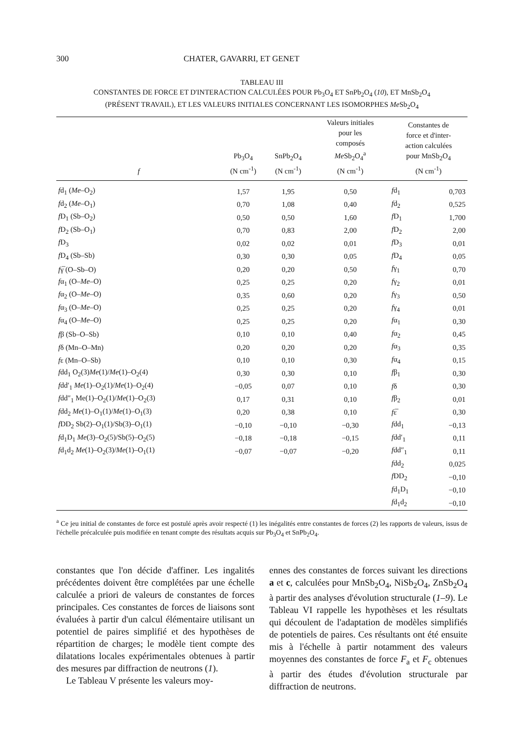300 CHATER, GAVARRI, ET GENET
TABLEAU III
CONSTANTES DE FORCE ET D'INTERACTION CALCULÉES POUR Pb<sub>3</sub>O<sub>4</sub> ET SnPb<sub>2</sub>O<sub>4</sub> (10), ET MnSb<sub>2</sub>O<sub>4</sub>
(PRÉSENT TRAVAIL), ET LES VALEURS INITIALES CONCERNANT LES ISOMORPHES Me Sb<sub>2</sub>O<sub>4</sub>
| f | Pb<sub>3</sub>O<sub>4</sub> (N cm<sup>-1</sup>) | SnPb<sub>2</sub>O<sub>4</sub> (N cm<sup>-1</sup>) | Valeurs initiales pour les composés Me Sb<sub>2</sub>O<sub>4</sub><sup>a</sup> (N cm<sup>-1</sup>) | Constantes de force et d'inter- action calculées pour MnSb<sub>2</sub>O<sub>4</sub> (N cm<sup>-1</sup>) | |
| --- | --- | --- | --- | --- | --- |
| f d<sub>1</sub> ( Me –O<sub>2</sub>) | 1,57 | 1,95 | 0,50 | f d<sub>1</sub> | 0,703 |
| f d<sub>2</sub> ( Me –O<sub>1</sub>) | 0,70 | 1,08 | 0,40 | f d<sub>2</sub> | 0,525 |
| f D<sub>1</sub> (Sb–O<sub>2</sub>) | 0,50 | 0,50 | 1,60 | f D<sub>1</sub> | 1,700 |
| f D<sub>2</sub> (Sb–O<sub>1</sub>) | 0,70 | 0,83 | 2,00 | f D<sub>2</sub> | 2,00 |
| f D<sub>3</sub> | 0,02 | 0,02 | 0,01 | f D<sub>3</sub> | 0,01 |
| f D<sub>4</sub> (Sb–Sb) | 0,30 | 0,30 | 0,05 | f D<sub>4</sub> | 0,05 |
| f γ̅ (O–Sb–O) | 0,20 | 0,20 | 0,50 | f γ<sub>1</sub> | 0,70 |
| f α<sub>1</sub> (O– Me –O) | 0,25 | 0,25 | 0,20 | f γ<sub>2</sub> | 0,01 |
| f α<sub>2</sub> (O– Me –O) | 0,35 | 0,60 | 0,20 | f γ<sub>3</sub> | 0,50 |
| f α<sub>3</sub> (O– Me –O) | 0,25 | 0,25 | 0,20 | f γ<sub>4</sub> | 0,01 |
| f α<sub>4</sub> (O– Me –O) | 0,25 | 0,25 | 0,20 | f α<sub>1</sub> | 0,30 |
| f β (Sb–O–Sb) | 0,10 | 0,10 | 0,40 | f α<sub>2</sub> | 0,45 |
| f δ (Mn–O–Mn) | 0,20 | 0,20 | 0,20 | f α<sub>3</sub> | 0,35 |
| f ε (Mn–O–Sb) | 0,10 | 0,10 | 0,30 | f α<sub>4</sub> | 0,15 |
| f dd<sub>1</sub> O<sub>2</sub>(3) Me (1)/ Me (1)–O<sub>2</sub>(4) | 0,30 | 0,30 | 0,10 | f β<sub>1</sub> | 0,30 |
| f dd′<sub>1</sub> Me (1)–O<sub>2</sub>(1)/ Me (1)–O<sub>2</sub>(4) | −0,05 | 0,07 | 0,10 | f δ | 0,30 |
| f dd″<sub>1</sub> Me(1)–O<sub>2</sub>(1)/ Me (1)–O<sub>2</sub>(3) | 0,17 | 0,31 | 0,10 | f β<sub>2</sub> | 0,01 |
| f dd<sub>2</sub> Me (1)–O<sub>1</sub>(1)/ Me (1)–O<sub>1</sub>(3) | 0,20 | 0,38 | 0,10 | f ε̅ | 0,30 |
| f DD<sub>2</sub> Sb(2)–O<sub>1</sub>(1)/Sb(3)–O<sub>1</sub>(1) | −0,10 | −0,10 | −0,30 | f dd<sub>1</sub> | −0,13 |
| f d<sub>1</sub>D<sub>1</sub> Me (3)–O<sub>2</sub>(5)/Sb(5)–O<sub>2</sub>(5) | −0,18 | −0,18 | −0,15 | f dd′<sub>1</sub> | 0,11 |
| f d<sub>1</sub>d<sub>2</sub> Me (1)–O<sub>2</sub>(3)/ Me (1)–O<sub>1</sub>(1) | −0,07 | −0,07 | −0,20 | f dd″<sub>1</sub> | 0,11 |
| | | | | f dd<sub>2</sub> | 0,025 |
| | | | | f DD<sub>2</sub> | −0,10 |
| | | | | f d<sub>1</sub>D<sub>1</sub> | −0,10 |
| | | | | f d<sub>1</sub>d<sub>2</sub> | −0,10 |
<sup>a</sup> Ce jeu initial de constantes de force est postulé après avoir respecté (1) les inégalités entre constantes de forces (2) les rapports de valeurs, issus de l'échelle précalculée puis modifiée en tenant compte des résultats acquis sur Pb<sub>3</sub>O<sub>4</sub> et SnPb<sub>2</sub>O<sub>4</sub>.
constantes que l'on décide d'affiner. Les ingalités précédentes doivent être complétées par une échelle calculée a priori de valeurs de constantes de forces principales. Ces constantes de forces de liaisons sont évaluées à partir d'un calcul élémentaire utilisant un potentiel de paires simplifié et des hypothèses de répartition de charges; le modèle tient compte des dilatations locales expérimentales obtenues à partir des mesures par diffraction de neutrons (1).
Le Tableau V présente les valeurs moy-
ennes des constantes de forces suivant les directions a et c, calculées pour MnSb<sub>2</sub>O<sub>4</sub>, NiSb<sub>2</sub>O<sub>4</sub>, ZnSb<sub>2</sub>O<sub>4</sub> à partir des analyses d'évolution structurale (1–9). Le Tableau VI rappelle les hypothèses et les résultats qui découlent de l'adaptation de modèles simplifiés de potentiels de paires. Ces résultants ont été ensuite mis à l'échelle à partir notamment des valeurs moyennes des constantes de force F<sub>a</sub> et F<sub>c</sub> obtenues à partir des études d'évolution structurale par diffraction de neutrons.